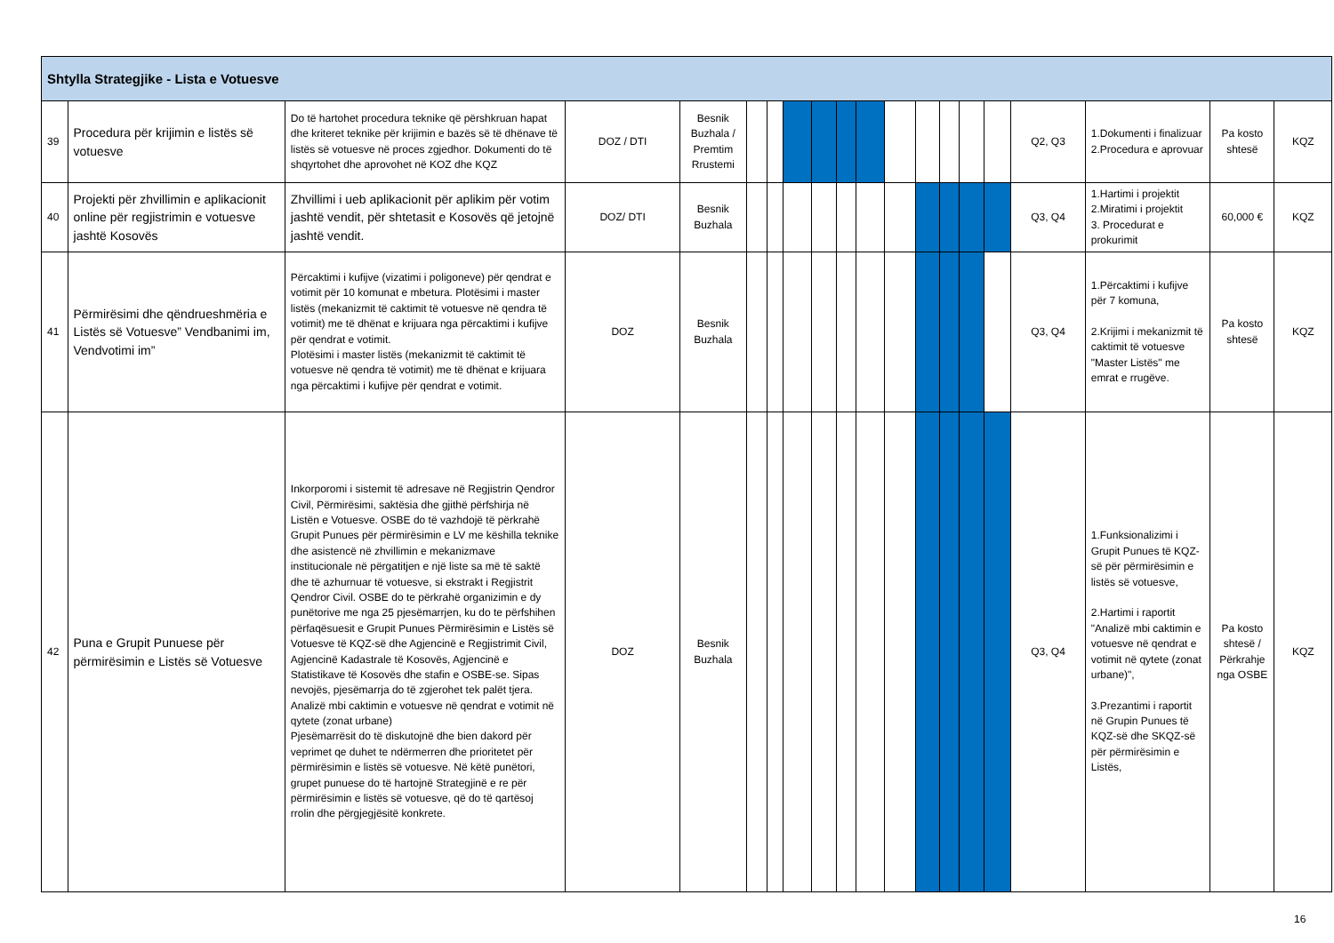| Shtylla Strategjike - Lista e Votuesve | | | | | | | | | | | | | | | | | | | |
| 39 | Procedura për krijimin e listës së votuesve | Do të hartohet procedura teknike që përshkruan hapat dhe kriteret teknike për krijimin e bazës së të dhënave të listës së votuesve në proces zgjedhor. Dokumenti do të shqyrtohet dhe aprovohet në KOZ dhe KQZ | DOZ / DTI | Besnik Buzhala / Premtim Rrustemi | | | | | | | | | | | | Q2, Q3 | 1.Dokumenti i finalizuar 2.Procedura e aprovuar | Pa kosto shtesë | KQZ |
| 40 | Projekti për zhvillimin e aplikacionit online për regjistrimin e votuesve jashtë Kosovës | Zhvillimi i ueb aplikacionit për aplikim për votim jashtë vendit, për shtetasit e Kosovës që jetojnë jashtë vendit. | DOZ/ DTI | Besnik Buzhala | | | | | | | | | | | | Q3, Q4 | 1.Hartimi i projektit 2.Miratimi i projektit 3. Procedurat e prokurimit | 60,000 € | KQZ |
| 41 | Përmirësimi dhe qëndrueshmëria e Listës së Votuesve” Vendbanimi im, Vendvotimi im” | Përcaktimi i kufijve (vizatimi i poligoneve) për qendrat e votimit për 10 komunat e mbetura. Plotësimi i master listës (mekanizmit të caktimit të votuesve në qendra të votimit) me të dhënat e krijuara nga përcaktimi i kufijve për qendrat e votimit. Plotësimi i master listës (mekanizmit të caktimit të votuesve në qendra të votimit) me të dhënat e krijuara nga përcaktimi i kufijve për qendrat e votimit. | DOZ | Besnik Buzhala | | | | | | | | | | | | Q3, Q4 | 1.Përcaktimi i kufijve për 7 komuna, 2.Krijimi i mekanizmit të caktimit të votuesve "Master Listës" me emrat e rrugëve. | Pa kosto shtesë | KQZ |
| 42 | Puna e Grupit Punuese për përmirësimin e Listës së Votuesve | Inkorporomi i sistemit të adresave në Regjistrin Qendror Civil, Përmirësimi, saktësia dhe gjithë përfshirja në Listën e Votuesve. OSBE do të vazhdojë të përkrahë Grupit Punues për përmirësimin e LV me këshilla teknike dhe asistencë në zhvillimin e mekanizmave institucionale në përgatitjen e një liste sa më të saktë dhe të azhurnuar të votuesve, si ekstrakt i Regjistrit Qendror Civil. OSBE do te përkrahë organizimin e dy punëtorive me nga 25 pjesëmarrjen, ku do te përfshihen përfaqësuesit e Grupit Punues Përmirësimin e Listës së Votuesve të KQZ-së dhe Agjencinë e Regjistrimit Civil, Agjencinë Kadastrale të Kosovës, Agjencinë e Statistikave të Kosovës dhe stafin e OSBE-se. Sipas nevojës, pjesëmarrja do të zgjerohet tek palët tjera. Analizë mbi caktimin e votuesve në qendrat e votimit në qytete (zonat urbane) Pjesëmarrësit do të diskutojnë dhe bien dakord për veprimet qe duhet te ndërmerren dhe prioritetet për përmirësimin e listës së votuesve. Në këtë punëtori, grupet punuese do të hartojnë Strategjinë e re për përmirësimin e listës së votuesve, që do të qartësoj rrolin dhe përgjegjësitë konkrete. | DOZ | Besnik Buzhala | | | | | | | | | | | | Q3, Q4 | 1.Funksionalizimi i Grupit Punues të KQZ-së për përmirësimin e listës së votuesve, 2.Hartimi i raportit "Analizë mbi caktimin e votuesve në qendrat e votimit në qytete (zonat urbane)", 3.Prezantimi i raportit në Grupin Punues të KQZ-së dhe SKQZ-së për përmirësimin e Listës, | Pa kosto shtesë / Përkrahje nga OSBE | KQZ |
16